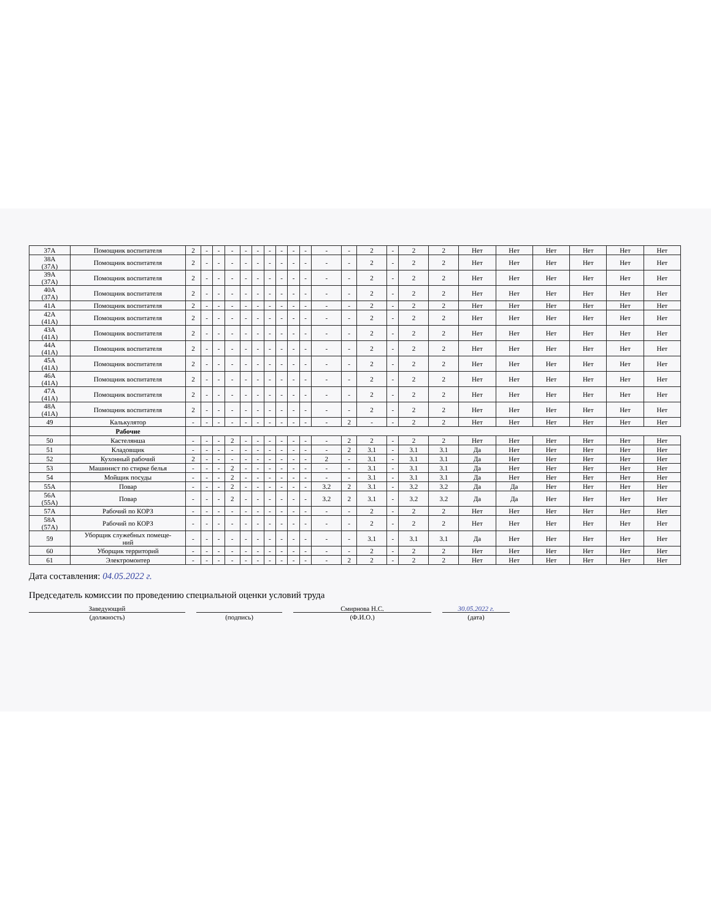| 37А | Помощник воспитателя | 2 | - | - | - | - | - | - | - | - | - | - | - | 2 | - | 2 | 2 | Нет | Нет | Нет | Нет | Нет | Нет |
| 38А (37А) | Помощник воспитателя | 2 | - | - | - | - | - | - | - | - | - | - | - | 2 | - | 2 | 2 | Нет | Нет | Нет | Нет | Нет | Нет |
| 39А (37А) | Помощник воспитателя | 2 | - | - | - | - | - | - | - | - | - | - | - | 2 | - | 2 | 2 | Нет | Нет | Нет | Нет | Нет | Нет |
| 40А (37А) | Помощник воспитателя | 2 | - | - | - | - | - | - | - | - | - | - | - | 2 | - | 2 | 2 | Нет | Нет | Нет | Нет | Нет | Нет |
| 41А | Помощник воспитателя | 2 | - | - | - | - | - | - | - | - | - | - | - | 2 | - | 2 | 2 | Нет | Нет | Нет | Нет | Нет | Нет |
| 42А (41А) | Помощник воспитателя | 2 | - | - | - | - | - | - | - | - | - | - | - | 2 | - | 2 | 2 | Нет | Нет | Нет | Нет | Нет | Нет |
| 43А (41А) | Помощник воспитателя | 2 | - | - | - | - | - | - | - | - | - | - | - | 2 | - | 2 | 2 | Нет | Нет | Нет | Нет | Нет | Нет |
| 44А (41А) | Помощник воспитателя | 2 | - | - | - | - | - | - | - | - | - | - | - | 2 | - | 2 | 2 | Нет | Нет | Нет | Нет | Нет | Нет |
| 45А (41А) | Помощник воспитателя | 2 | - | - | - | - | - | - | - | - | - | - | - | 2 | - | 2 | 2 | Нет | Нет | Нет | Нет | Нет | Нет |
| 46А (41А) | Помощник воспитателя | 2 | - | - | - | - | - | - | - | - | - | - | - | 2 | - | 2 | 2 | Нет | Нет | Нет | Нет | Нет | Нет |
| 47А (41А) | Помощник воспитателя | 2 | - | - | - | - | - | - | - | - | - | - | - | 2 | - | 2 | 2 | Нет | Нет | Нет | Нет | Нет | Нет |
| 48А (41А) | Помощник воспитателя | 2 | - | - | - | - | - | - | - | - | - | - | - | 2 | - | 2 | 2 | Нет | Нет | Нет | Нет | Нет | Нет |
| 49 | Калькулятор | - | - | - | - | - | - | - | - | - | - | - | 2 | - | - | 2 | 2 | Нет | Нет | Нет | Нет | Нет | Нет |
| | Рабочие | | | | | | | | | | | | | | | | | | | | | | |
| 50 | Кастелянша | - | - | - | 2 | - | - | - | - | - | - | - | 2 | 2 | - | 2 | 2 | Нет | Нет | Нет | Нет | Нет | Нет |
| 51 | Кладовщик | - | - | - | - | - | - | - | - | - | - | - | 2 | 3.1 | - | 3.1 | 3.1 | Да | Нет | Нет | Нет | Нет | Нет |
| 52 | Кухонный рабочий | 2 | - | - | - | - | - | - | - | - | - | 2 | - | 3.1 | - | 3.1 | 3.1 | Да | Нет | Нет | Нет | Нет | Нет |
| 53 | Машинист по стирке белья | - | - | - | 2 | - | - | - | - | - | - | - | - | 3.1 | - | 3.1 | 3.1 | Да | Нет | Нет | Нет | Нет | Нет |
| 54 | Мойщик посуды | - | - | - | 2 | - | - | - | - | - | - | - | - | 3.1 | - | 3.1 | 3.1 | Да | Нет | Нет | Нет | Нет | Нет |
| 55А | Повар | - | - | - | 2 | - | - | - | - | - | - | 3.2 | 2 | 3.1 | - | 3.2 | 3.2 | Да | Да | Нет | Нет | Нет | Нет |
| 56А (55А) | Повар | - | - | - | 2 | - | - | - | - | - | - | 3.2 | 2 | 3.1 | - | 3.2 | 3.2 | Да | Да | Нет | Нет | Нет | Нет |
| 57А | Рабочий по КОРЗ | - | - | - | - | - | - | - | - | - | - | - | - | 2 | - | 2 | 2 | Нет | Нет | Нет | Нет | Нет | Нет |
| 58А (57А) | Рабочий по КОРЗ | - | - | - | - | - | - | - | - | - | - | - | - | 2 | - | 2 | 2 | Нет | Нет | Нет | Нет | Нет | Нет |
| 59 | Уборщик служебных помеще- ний | - | - | - | - | - | - | - | - | - | - | - | - | 3.1 | - | 3.1 | 3.1 | Да | Нет | Нет | Нет | Нет | Нет |
| 60 | Уборщик территорий | - | - | - | - | - | - | - | - | - | - | - | - | 2 | - | 2 | 2 | Нет | Нет | Нет | Нет | Нет | Нет |
| 61 | Электромонтер | - | - | - | - | - | - | - | - | - | - | - | 2 | 2 | - | 2 | 2 | Нет | Нет | Нет | Нет | Нет | Нет |
Дата составления: 04.05.2022 г.
Председатель комиссии по проведению специальной оценки условий труда
Заведующий Смирнова Н.С. 30.05.2022 г.
(должность) (подпись) (Ф.И.О.) (дата)